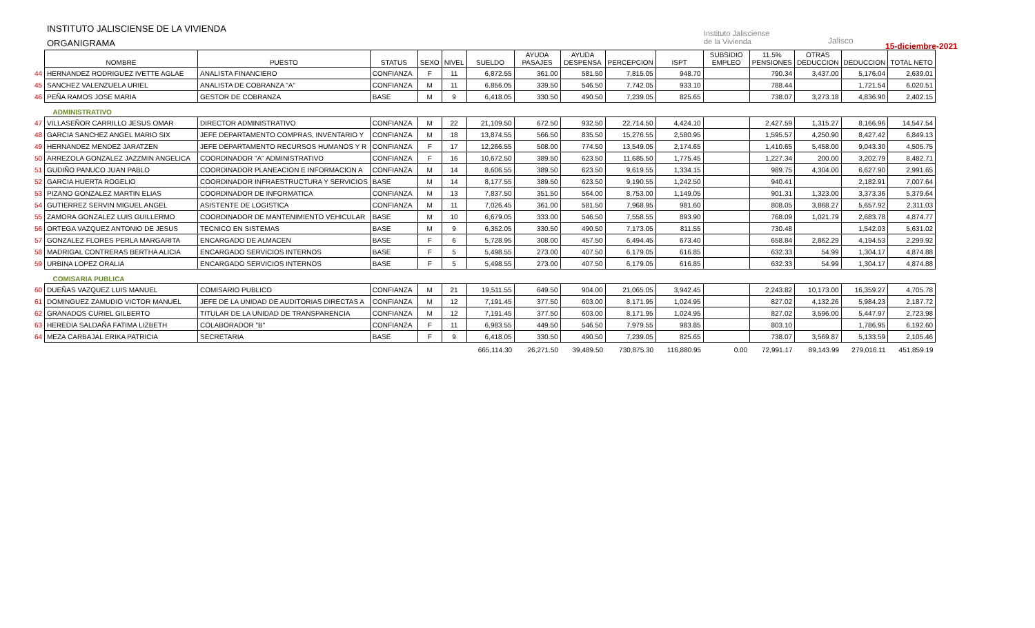INSTITUTO JALISCIENSE DE LA VIVIENDA
ORGANIGRAMA
Instituto Jalisciense
de la Vivienda
Jalisco
15-diciembre-2021
| | NOMBRE | PUESTO | STATUS | SEXO | NIVEL | SUELDO | AYUDA PASAJES | AYUDA DESPENSA | PERCEPCION | ISPT | SUBSIDIO EMPLEO | 11.5% PENSIONES | OTRAS DEDUCCION | DEDUCCION | TOTAL NETO |
| --- | --- | --- | --- | --- | --- | --- | --- | --- | --- | --- | --- | --- | --- | --- | --- |
| 44 | HERNANDEZ RODRIGUEZ IVETTE AGLAE | ANALISTA FINANCIERO | CONFIANZA | F | 11 | 6,872.55 | 361.00 | 581.50 | 7,815.05 | 948.70 | | 790.34 | 3,437.00 | 5,176.04 | 2,639.01 |
| 45 | SANCHEZ VALENZUELA URIEL | ANALISTA DE COBRANZA "A" | CONFIANZA | M | 11 | 6,856.05 | 339.50 | 546.50 | 7,742.05 | 933.10 | | 788.44 | | 1,721.54 | 6,020.51 |
| 46 | PEÑA RAMOS JOSE MARIA | GESTOR DE COBRANZA | BASE | M | 9 | 6,418.05 | 330.50 | 490.50 | 7,239.05 | 825.65 | | 738.07 | 3,273.18 | 4,836.90 | 2,402.15 |
| | ADMINISTRATIVO | | | | | | | | | | | | | | |
| 47 | VILLASEÑOR CARRILLO JESUS OMAR | DIRECTOR ADMINISTRATIVO | CONFIANZA | M | 22 | 21,109.50 | 672.50 | 932.50 | 22,714.50 | 4,424.10 | | 2,427.59 | 1,315.27 | 8,166.96 | 14,547.54 |
| 48 | GARCIA SANCHEZ ANGEL MARIO SIX | JEFE DEPARTAMENTO COMPRAS, INVENTARIO Y | CONFIANZA | M | 18 | 13,874.55 | 566.50 | 835.50 | 15,276.55 | 2,580.95 | | 1,595.57 | 4,250.90 | 8,427.42 | 6,849.13 |
| 49 | HERNANDEZ MENDEZ JARATZEN | JEFE DEPARTAMENTO RECURSOS HUMANOS Y R | CONFIANZA | F | 17 | 12,266.55 | 508.00 | 774.50 | 13,549.05 | 2,174.65 | | 1,410.65 | 5,458.00 | 9,043.30 | 4,505.75 |
| 50 | ARREZOLA GONZALEZ JAZZMIN ANGELICA | COORDINADOR "A" ADMINISTRATIVO | CONFIANZA | F | 16 | 10,672.50 | 389.50 | 623.50 | 11,685.50 | 1,775.45 | | 1,227.34 | 200.00 | 3,202.79 | 8,482.71 |
| 51 | GUDIÑO PANUCO JUAN PABLO | COORDINADOR PLANEACION E INFORMACION A | CONFIANZA | M | 14 | 8,606.55 | 389.50 | 623.50 | 9,619.55 | 1,334.15 | | 989.75 | 4,304.00 | 6,627.90 | 2,991.65 |
| 52 | GARCIA HUERTA ROGELIO | COORDINADOR INFRAESTRUCTURA Y SERVICIOS | BASE | M | 14 | 8,177.55 | 389.50 | 623.50 | 9,190.55 | 1,242.50 | | 940.41 | | 2,182.91 | 7,007.64 |
| 53 | PIZANO GONZALEZ MARTIN ELIAS | COORDINADOR DE INFORMATICA | CONFIANZA | M | 13 | 7,837.50 | 351.50 | 564.00 | 8,753.00 | 1,149.05 | | 901.31 | 1,323.00 | 3,373.36 | 5,379.64 |
| 54 | GUTIERREZ SERVIN MIGUEL ANGEL | ASISTENTE DE LOGISTICA | CONFIANZA | M | 11 | 7,026.45 | 361.00 | 581.50 | 7,968.95 | 981.60 | | 808.05 | 3,868.27 | 5,657.92 | 2,311.03 |
| 55 | ZAMORA GONZALEZ LUIS GUILLERMO | COORDINADOR DE MANTENIMIENTO VEHICULAR | BASE | M | 10 | 6,679.05 | 333.00 | 546.50 | 7,558.55 | 893.90 | | 768.09 | 1,021.79 | 2,683.78 | 4,874.77 |
| 56 | ORTEGA VAZQUEZ ANTONIO DE JESUS | TECNICO EN SISTEMAS | BASE | M | 9 | 6,352.05 | 330.50 | 490.50 | 7,173.05 | 811.55 | | 730.48 | | 1,542.03 | 5,631.02 |
| 57 | GONZALEZ FLORES PERLA MARGARITA | ENCARGADO DE ALMACEN | BASE | F | 6 | 5,728.95 | 308.00 | 457.50 | 6,494.45 | 673.40 | | 658.84 | 2,862.29 | 4,194.53 | 2,299.92 |
| 58 | MADRIGAL CONTRERAS BERTHA ALICIA | ENCARGADO SERVICIOS INTERNOS | BASE | F | 5 | 5,498.55 | 273.00 | 407.50 | 6,179.05 | 616.85 | | 632.33 | 54.99 | 1,304.17 | 4,874.88 |
| 59 | URBINA LOPEZ ORALIA | ENCARGADO SERVICIOS INTERNOS | BASE | F | 5 | 5,498.55 | 273.00 | 407.50 | 6,179.05 | 616.85 | | 632.33 | 54.99 | 1,304.17 | 4,874.88 |
| | COMISARIA PUBLICA | | | | | | | | | | | | | | |
| 60 | DUEÑAS VAZQUEZ LUIS MANUEL | COMISARIO PUBLICO | CONFIANZA | M | 21 | 19,511.55 | 649.50 | 904.00 | 21,065.05 | 3,942.45 | | 2,243.82 | 10,173.00 | 16,359.27 | 4,705.78 |
| 61 | DOMINGUEZ ZAMUDIO VICTOR MANUEL | JEFE DE LA UNIDAD DE AUDITORIAS DIRECTAS A | CONFIANZA | M | 12 | 7,191.45 | 377.50 | 603.00 | 8,171.95 | 1,024.95 | | 827.02 | 4,132.26 | 5,984.23 | 2,187.72 |
| 62 | GRANADOS CURIEL GILBERTO | TITULAR DE LA UNIDAD DE TRANSPARENCIA | CONFIANZA | M | 12 | 7,191.45 | 377.50 | 603.00 | 8,171.95 | 1,024.95 | | 827.02 | 3,596.00 | 5,447.97 | 2,723.98 |
| 63 | HEREDIA SALDAÑA FATIMA LIZBETH | COLABORADOR "B" | CONFIANZA | F | 11 | 6,983.55 | 449.50 | 546.50 | 7,979.55 | 983.85 | | 803.10 | | 1,786.95 | 6,192.60 |
| 64 | MEZA CARBAJAL ERIKA PATRICIA | SECRETARIA | BASE | F | 9 | 6,418.05 | 330.50 | 490.50 | 7,239.05 | 825.65 | | 738.07 | 3,569.87 | 5,133.59 | 2,105.46 |
| | | | | | | 665,114.30 | 26,271.50 | 39,489.50 | 730,875.30 | 116,880.95 | 0.00 | 72,991.17 | 89,143.99 | 279,016.11 | 451,859.19 |